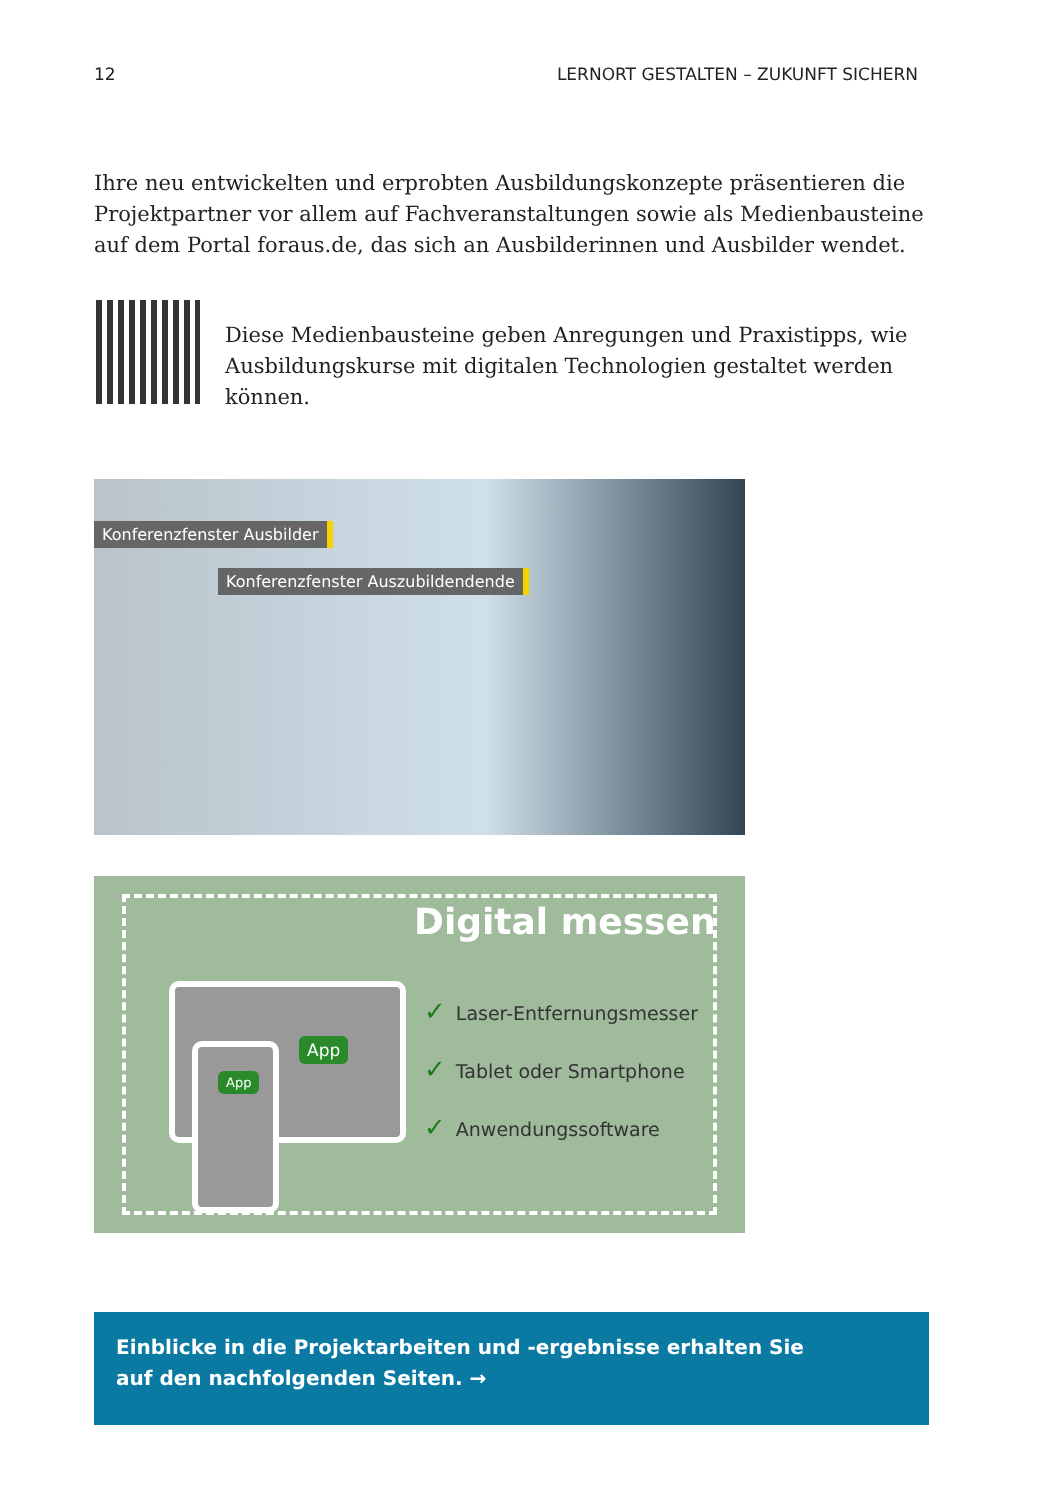12 LERNORT GESTALTEN – ZUKUNFT SICHERN
Ihre neu entwickelten und erprobten Ausbildungskonzepte präsentieren die Projekt­partner vor allem auf Fachveranstaltungen sowie als Medienbausteine auf dem Portal foraus.de, das sich an Ausbilderinnen und Ausbilder wendet.
Diese Medienbausteine geben Anregungen und Praxistipps, wie Aus­bildungskurse mit digitalen Technologien gestaltet werden können.
Konferenzfenster Ausbilder
Konferenzfenster Auszubildendende
Digital messen
App
App
✓ Laser-Entfernungsmesser
✓ Tablet oder Smartphone
✓ Anwendungssoftware
Einblicke in die Projektarbeiten und -ergebnisse erhalten Sie
auf den nachfolgenden Seiten. →